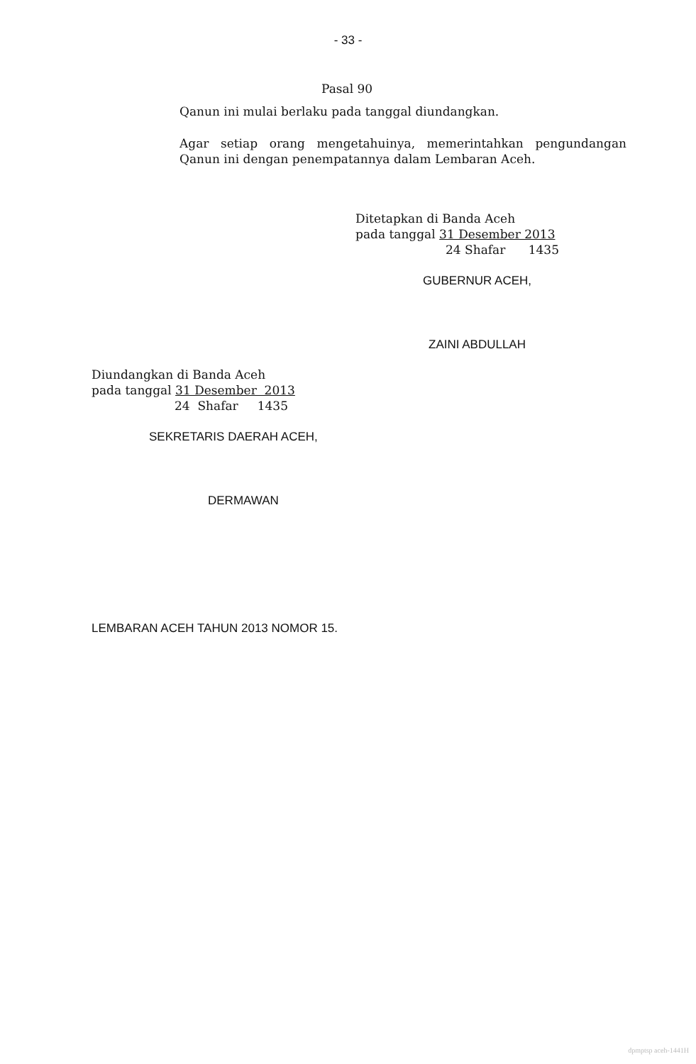- 33 -
Pasal 90
Qanun ini mulai berlaku pada tanggal diundangkan.
Agar setiap orang mengetahuinya, memerintahkan pengundangan Qanun ini dengan penempatannya dalam Lembaran Aceh.
Ditetapkan di Banda Aceh
pada tanggal 31 Desember 2013
24 Shafar 1435
GUBERNUR ACEH,
ZAINI ABDULLAH
Diundangkan di Banda Aceh
pada tanggal 31 Desember 2013
24 Shafar 1435
SEKRETARIS DAERAH ACEH,
DERMAWAN
LEMBARAN ACEH TAHUN 2013 NOMOR 15.
dpmptsp aceh-1441H